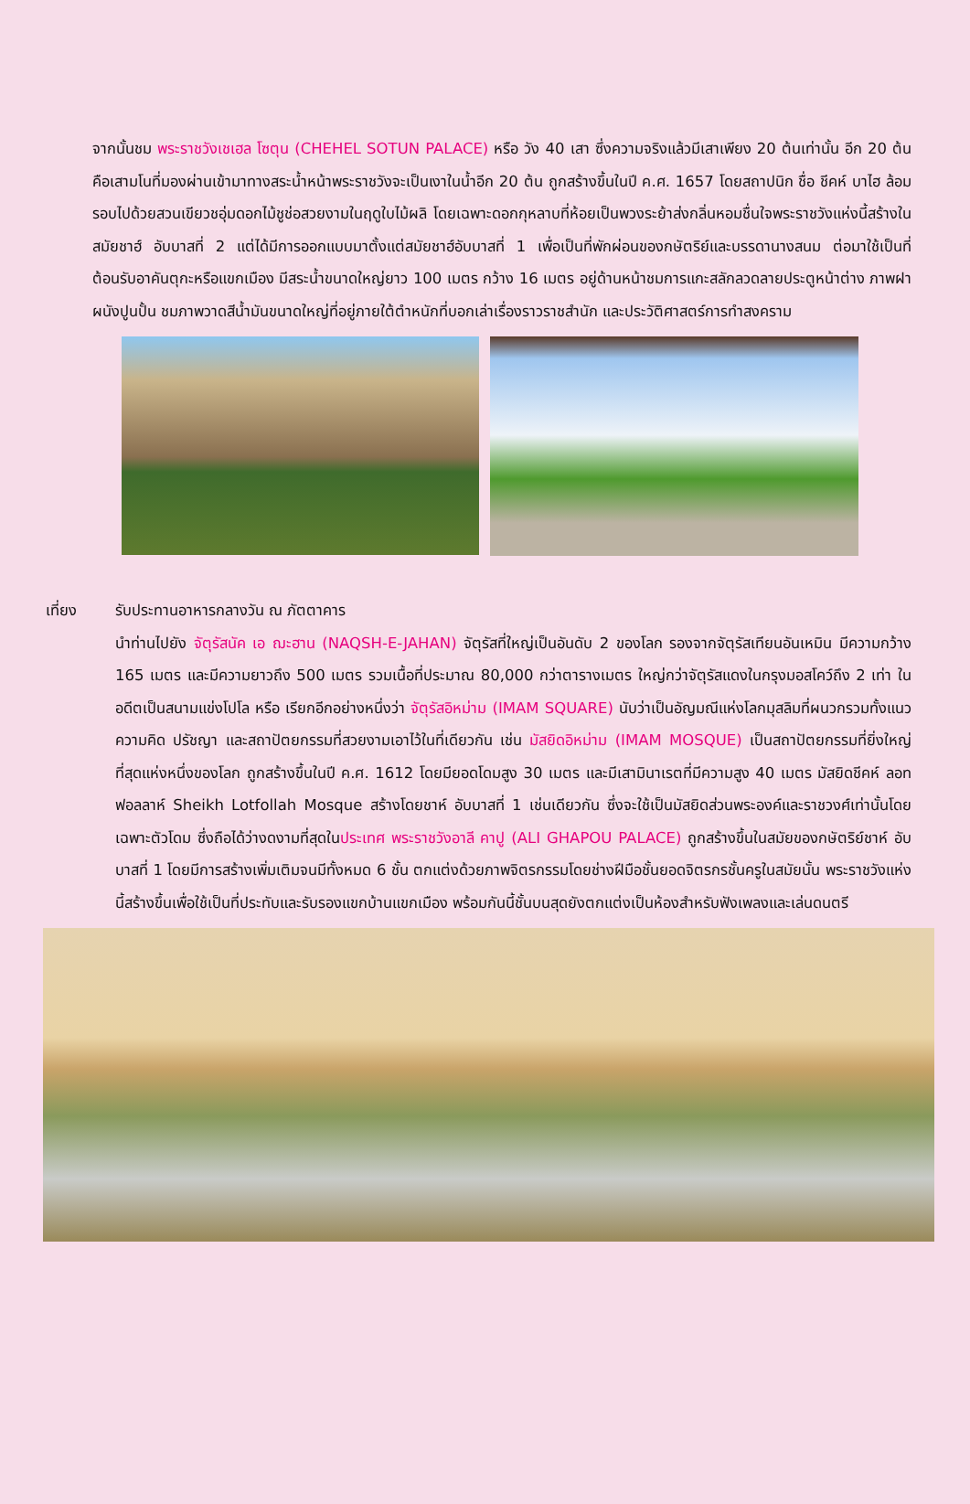จากนั้นชม พระราชวังเชเฮล โซตุน (CHEHEL SOTUN PALACE) หรือ วัง 40 เสา ซึ่งความจริงแล้วมีเสาเพียง 20 ต้นเท่านั้น อีก 20 ต้นคือเสามโนที่มองผ่านเข้ามาทางสระน้ำหน้าพระราชวังจะเป็นเงาในน้ำอีก 20 ต้น ถูกสร้างขึ้นในปี ค.ศ. 1657 โดยสถาปนิก ชื่อ ชีคห์ บาไฮ ล้อมรอบไปด้วยสวนเขียวชอุ่มดอกไม้ชูช่อสวยงามในฤดูใบไม้ผลิ โดยเฉพาะดอกกุหลาบที่ห้อยเป็นพวงระย้าส่งกลิ่นหอมชื่นใจพระราชวังแห่งนี้สร้างในสมัยชาฮ์ อับบาสที่ 2 แต่ได้มีการออกแบบมาตั้งแต่สมัยชาฮ์อับบาสที่ 1 เพื่อเป็นที่พักผ่อนของกษัตริย์และบรรดานางสนม ต่อมาใช้เป็นที่ต้อนรับอาคันตุกะหรือแขกเมือง มีสระน้ำขนาดใหญ่ยาว 100 เมตร กว้าง 16 เมตร อยู่ด้านหน้าชมการแกะสลักลวดลายประตูหน้าต่าง ภาพฝาผนังปูนปั้น ชมภาพวาดสีน้ำมันขนาดใหญ่ที่อยู่ภายใต้ตำหนักที่บอกเล่าเรื่องราวราชสำนัก และประวัติศาสตร์การทำสงคราม
เที่ยง รับประทานอาหารกลางวัน ณ ภัตตาคาร
นำท่านไปยัง จัตุรัสนัค เอ ฌะฮาน (NAQSH-E-JAHAN) จัตุรัสที่ใหญ่เป็นอันดับ 2 ของโลก รองจากจัตุรัสเทียนอันเหมิน มีความกว้าง 165 เมตร และมีความยาวถึง 500 เมตร รวมเนื้อที่ประมาณ 80,000 กว่าตารางเมตร ใหญ่กว่าจัตุรัสแดงในกรุงมอสโคว์ถึง 2 เท่า ในอดีตเป็นสนามแข่งโปโล หรือ เรียกอีกอย่างหนึ่งว่า จัตุรัสอิหม่าม (IMAM SQUARE) นับว่าเป็นอัญมณีแห่งโลกมุสลิมที่ผนวกรวมทั้งแนวความคิด ปรัชญา และสถาปัตยกรรมที่สวยงามเอาไว้ในที่เดียวกัน เช่น มัสยิดอิหม่าม (IMAM MOSQUE) เป็นสถาปัตยกรรมที่ยิ่งใหญ่ที่สุดแห่งหนึ่งของโลก ถูกสร้างขึ้นในปี ค.ศ. 1612 โดยมียอดโดมสูง 30 เมตร และมีเสามินาเรตที่มีความสูง 40 เมตร มัสยิดชีคห์ ลอท ฟอลลาห์ Sheikh Lotfollah Mosque สร้างโดยชาห์ อับบาสที่ 1 เช่นเดียวกัน ซึ่งจะใช้เป็นมัสยิดส่วนพระองค์และราชวงศ์เท่านั้นโดยเฉพาะตัวโดม ซึ่งถือได้ว่างดงามที่สุดในประเทศ พระราชวังอาลี คาปู (ALI GHAPOU PALACE) ถูกสร้างขึ้นในสมัยของกษัตริย์ชาห์ อับบาสที่ 1 โดยมีการสร้างเพิ่มเติมจนมีทั้งหมด 6 ชั้น ตกแต่งด้วยภาพจิตรกรรมโดยช่างฝีมือชั้นยอดจิตรกรชั้นครูในสมัยนั้น พระราชวังแห่งนี้สร้างขึ้นเพื่อใช้เป็นที่ประทับและรับรองแขกบ้านแขกเมือง พร้อมกันนี้ชั้นบนสุดยังตกแต่งเป็นห้องสำหรับฟังเพลงและเล่นดนตรี